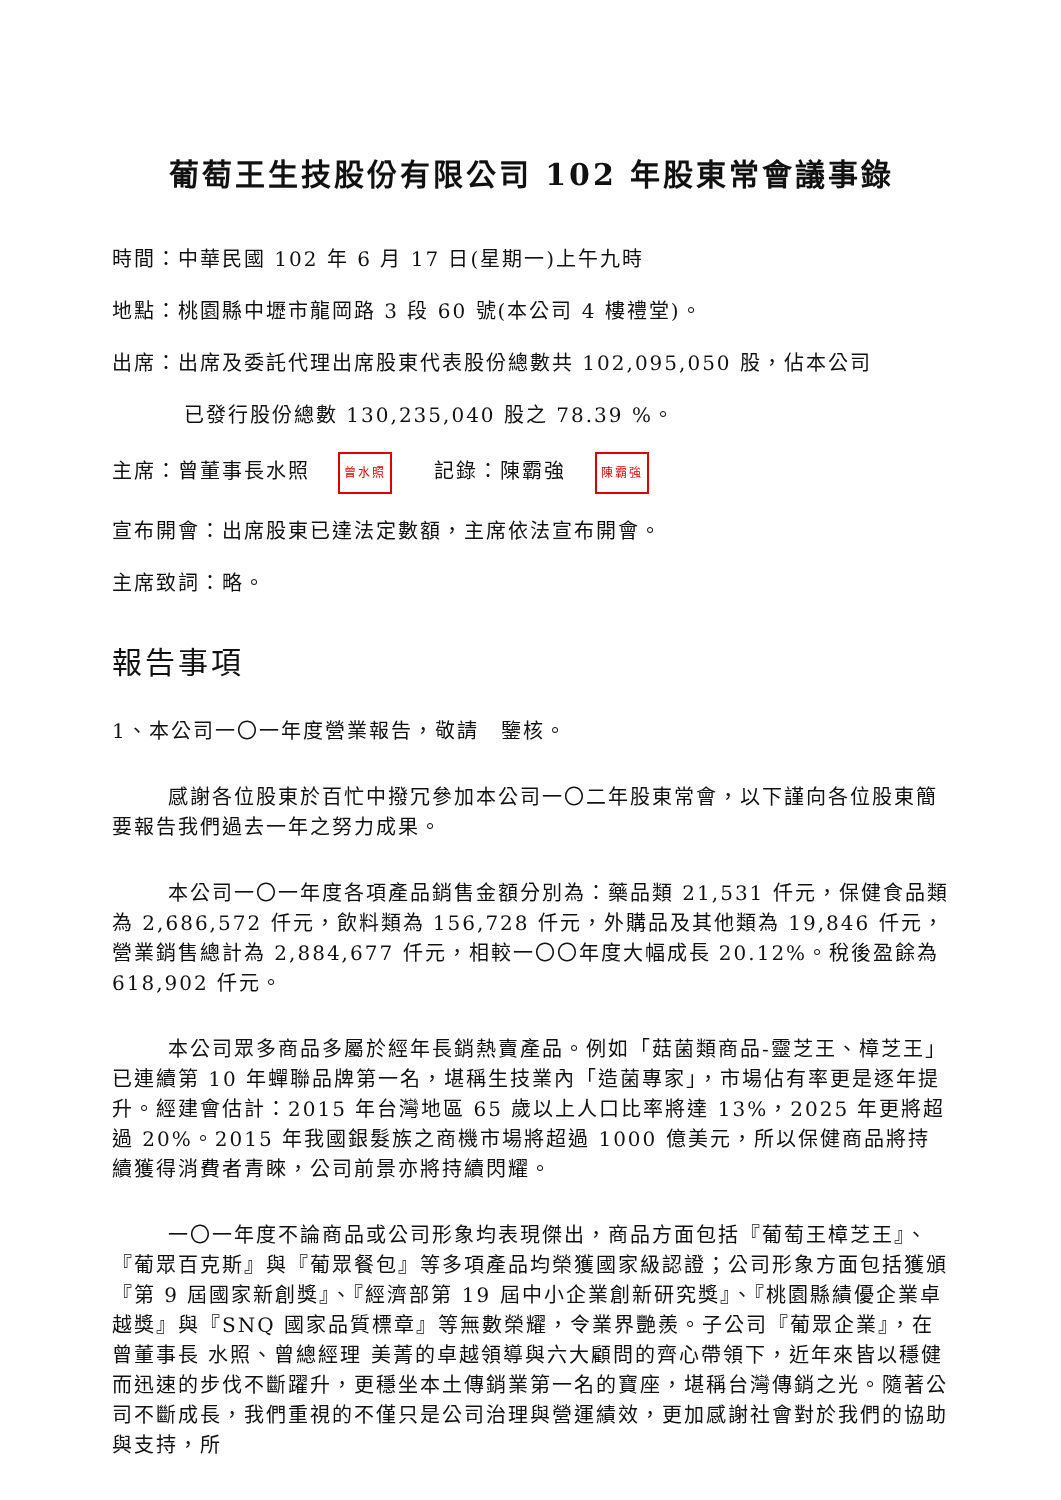葡萄王生技股份有限公司 102 年股東常會議事錄
時間：中華民國 102 年 6 月 17 日(星期一)上午九時
地點：桃園縣中壢市龍岡路 3 段 60 號(本公司 4 樓禮堂)。
出席：出席及委託代理出席股東代表股份總數共 102,095,050 股，佔本公司
已發行股份總數 130,235,040 股之 78.39 %。
主席：曾董事長水照 曾水照 記錄：陳霸強 陳霸強
宣布開會：出席股東已達法定數額，主席依法宣布開會。
主席致詞：略。
報告事項
1、本公司一〇一年度營業報告，敬請　鑒核。
感謝各位股東於百忙中撥冗參加本公司一〇二年股東常會，以下謹向各位股東簡要報告我們過去一年之努力成果。
本公司一〇一年度各項產品銷售金額分別為：藥品類 21,531 仟元，保健食品類為 2,686,572 仟元，飲料類為 156,728 仟元，外購品及其他類為 19,846 仟元，營業銷售總計為 2,884,677 仟元，相較一〇〇年度大幅成長 20.12%。稅後盈餘為 618,902 仟元。
本公司眾多商品多屬於經年長銷熱賣產品。例如「菇菌類商品-靈芝王、樟芝王」已連續第 10 年蟬聯品牌第一名，堪稱生技業內「造菌專家」，市場佔有率更是逐年提升。經建會估計：2015 年台灣地區 65 歲以上人口比率將達 13%，2025 年更將超過 20%。2015 年我國銀髮族之商機市場將超過 1000 億美元，所以保健商品將持續獲得消費者青睞，公司前景亦將持續閃耀。
一〇一年度不論商品或公司形象均表現傑出，商品方面包括『葡萄王樟芝王』、『葡眾百克斯』與『葡眾餐包』等多項產品均榮獲國家級認證；公司形象方面包括獲頒『第 9 屆國家新創獎』、『經濟部第 19 屆中小企業創新研究獎』、『桃園縣績優企業卓越獎』與『SNQ 國家品質標章』等無數榮耀，令業界艷羨。子公司『葡眾企業』，在曾董事長 水照、曾總經理 美菁的卓越領導與六大顧問的齊心帶領下，近年來皆以穩健而迅速的步伐不斷躍升，更穩坐本土傳銷業第一名的寶座，堪稱台灣傳銷之光。隨著公司不斷成長，我們重視的不僅只是公司治理與營運績效，更加感謝社會對於我們的協助與支持，所